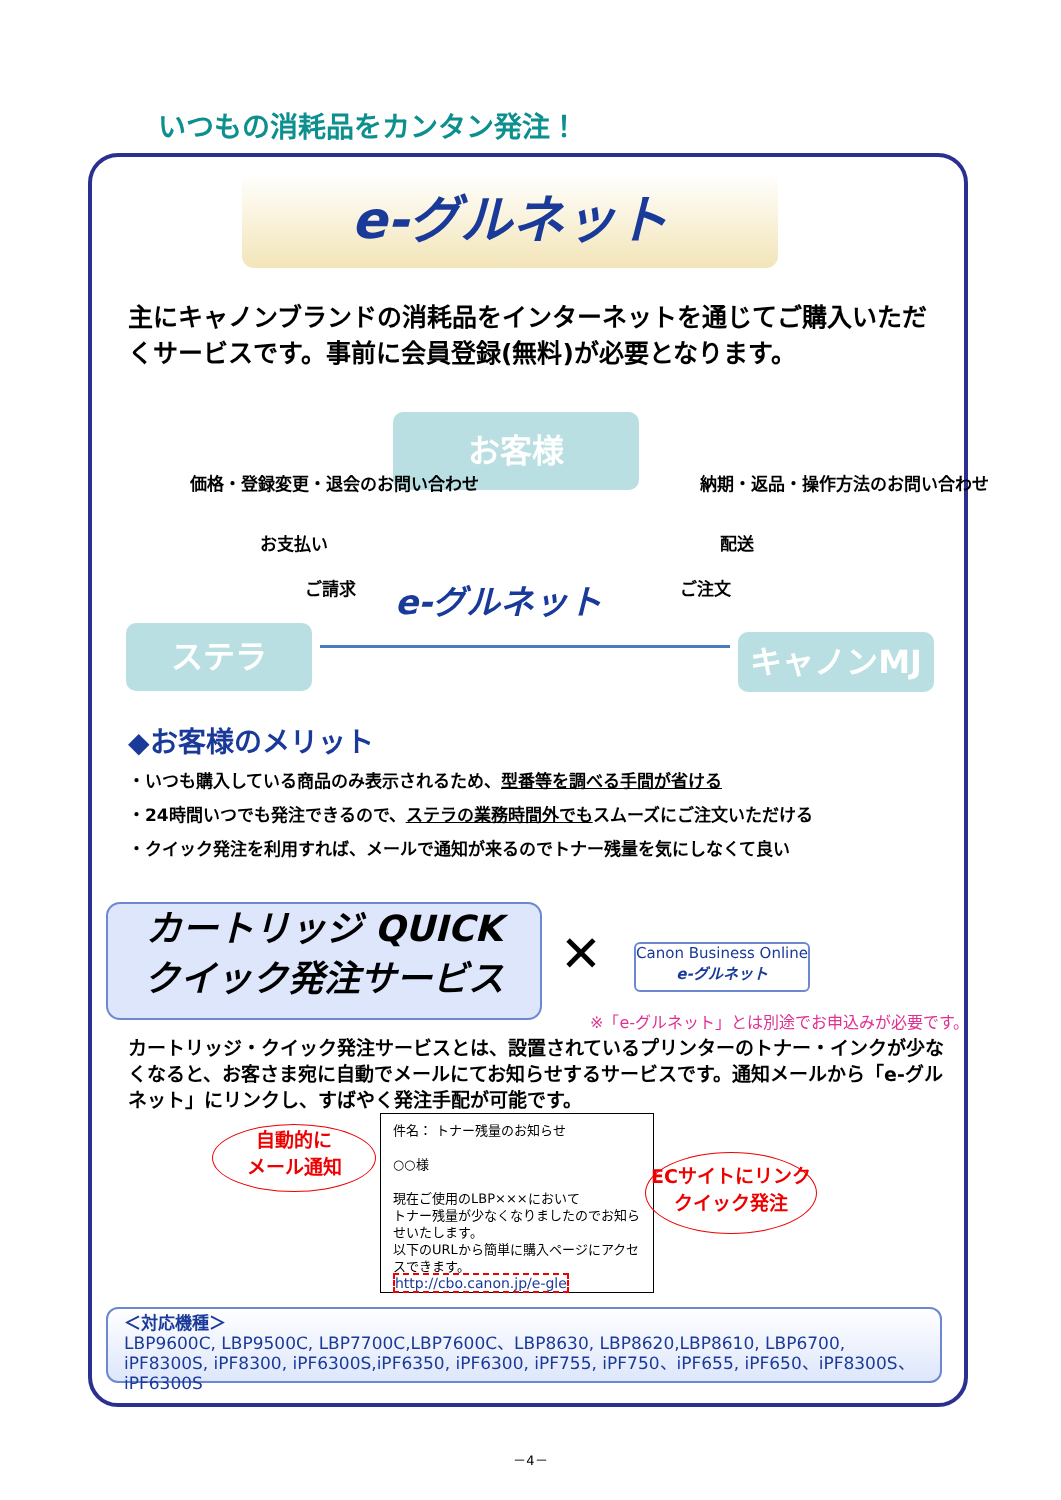いつもの消耗品をカンタン発注！
e-グルネット
主にキャノンブランドの消耗品をインターネットを通じてご購入いただくサービスです。事前に会員登録(無料)が必要となります。
お客様
価格・登録変更・退会のお問い合わせ
お支払い
ご請求 e-グルネット
納期・返品・操作方法のお問い合わせ
配送
ご注文
ステラ キャノンMJ
◆お客様のメリット
・いつも購入している商品のみ表示されるため、型番等を調べる手間が省ける
・24時間いつでも発注できるので、ステラの業務時間外でもスムーズにご注文いただける
・クイック発注を利用すれば、メールで通知が来るのでトナー残量を気にしなくて良い
カートリッジ QUICK
クイック発注サービス
✕
Canon Business Online
e-グルネット
※「e-グルネット」とは別途でお申込みが必要です。
カートリッジ・クイック発注サービスとは、設置されているプリンターのトナー・インクが少なくなると、お客さま宛に自動でメールにてお知らせするサービスです。通知メールから「e-グルネット」にリンクし、すばやく発注手配が可能です。
自動的に
メール通知
件名： トナー残量のお知らせ
○○様
現在ご使用のLBP×××において
トナー残量が少なくなりましたのでお知らせいたします。
以下のURLから簡単に購入ページにアクセスできます。
http://cbo.canon.jp/e-gle
ECサイトにリンク
クイック発注
＜対応機種＞
LBP9600C, LBP9500C, LBP7700C,LBP7600C、LBP8630, LBP8620,LBP8610, LBP6700,
iPF8300S, iPF8300, iPF6300S,iPF6350, iPF6300, iPF755, iPF750、iPF655, iPF650、iPF8300S、iPF6300S
－4－